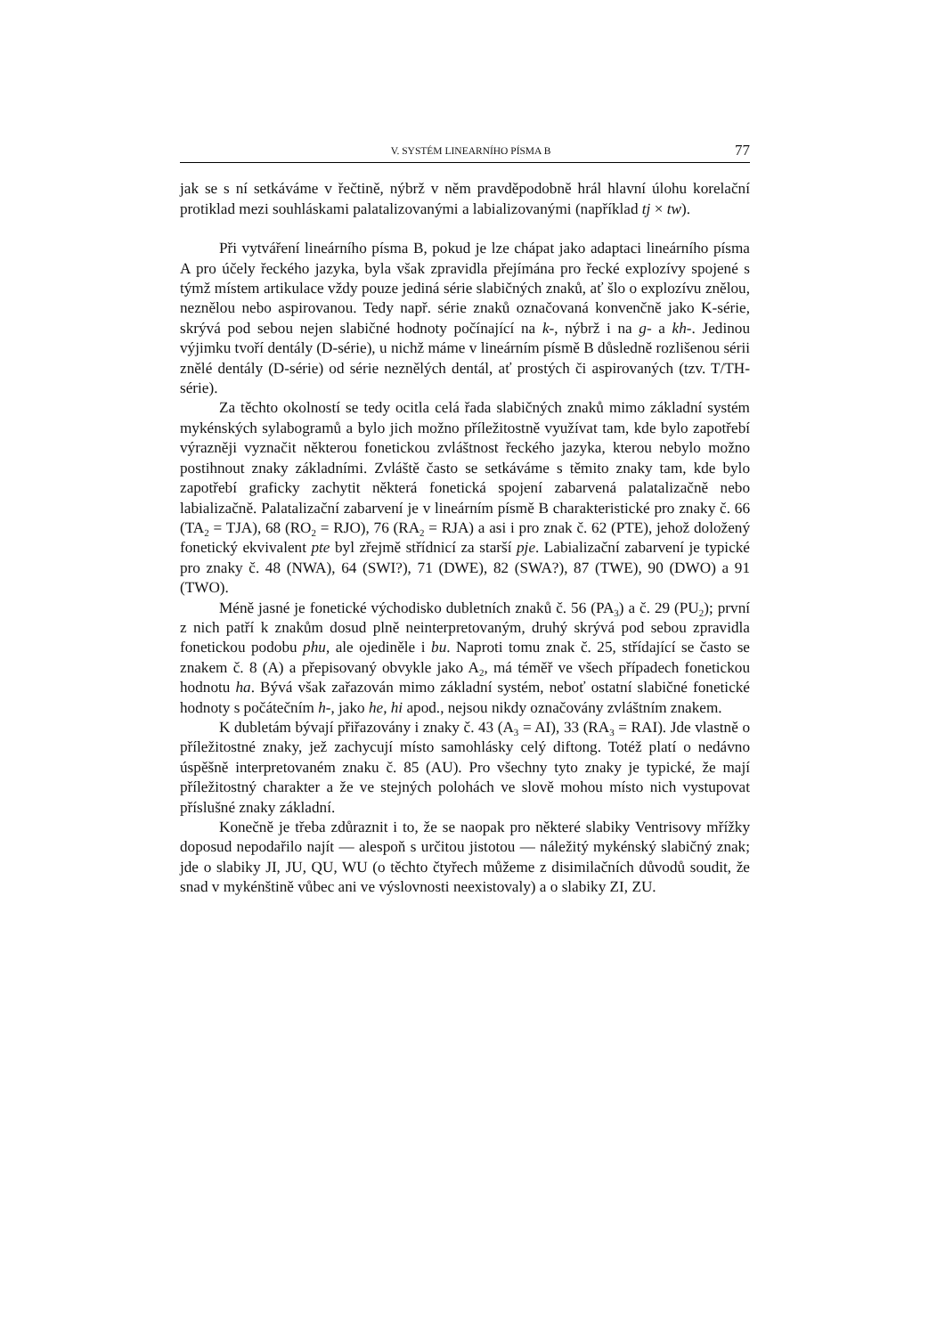V. SYSTÉM LINEARNÍHO PÍSMA B 77
jak se s ní setkáváme v řečtině, nýbrž v něm pravděpodobně hrál hlavní úlohu korelační protiklad mezi souhláskami palatalizovanými a labializovanými (například tj × tw).
Při vytváření lineárního písma B, pokud je lze chápat jako adaptaci lineárního písma A pro účely řeckého jazyka, byla však zpravidla přejímána pro řecké explozívy spojené s týmž místem artikulace vždy pouze jediná série slabičných znaků, ať šlo o explozívu znělou, neznělou nebo aspirovanou. Tedy např. série znaků označovaná konvenčně jako K-série, skrývá pod sebou nejen slabičné hodnoty počínající na k-, nýbrž i na g- a kh-. Jedinou výjimku tvoří dentály (D-série), u nichž máme v lineárním písmě B důsledně rozlišenou sérii znělé dentály (D-série) od série neznělých dentál, ať prostých či aspirovaných (tzv. T/TH-série).
Za těchto okolností se tedy ocitla celá řada slabičných znaků mimo základní systém mykénských sylabogramů a bylo jich možno příležitostně využívat tam, kde bylo zapotřebí výrazněji vyznačit některou fonetickou zvláštnost řeckého jazyka, kterou nebylo možno postihnout znaky základními. Zvláště často se setkáváme s těmito znaky tam, kde bylo zapotřebí graficky zachytit některá fonetická spojení zabarvená palatalizačně nebo labializačně. Palatalizační zabarvení je v lineárním písmě B charakteristické pro znaky č. 66 (TA<sub>2</sub> = TJA), 68 (RO<sub>2</sub> = RJO), 76 (RA<sub>2</sub> = RJA) a asi i pro znak č. 62 (PTE), jehož doložený fonetický ekvivalent pte byl zřejmě střídnicí za starší pje. Labializační zabarvení je typické pro znaky č. 48 (NWA), 64 (SWI?), 71 (DWE), 82 (SWA?), 87 (TWE), 90 (DWO) a 91 (TWO).
Méně jasné je fonetické východisko dubletních znaků č. 56 (PA<sub>3</sub>) a č. 29 (PU<sub>2</sub>); první z nich patří k znakům dosud plně neinterpretovaným, druhý skrývá pod sebou zpravidla fonetickou podobu phu, ale ojediněle i bu. Naproti tomu znak č. 25, střídající se často se znakem č. 8 (A) a přepisovaný obvykle jako A<sub>2</sub>, má téměř ve všech případech fonetickou hodnotu ha. Bývá však zařazován mimo základní systém, neboť ostatní slabičné fonetické hodnoty s počátečním h-, jako he, hi apod., nejsou nikdy označovány zvláštním znakem.
K dubletám bývají přiřazovány i znaky č. 43 (A<sub>3</sub> = AI), 33 (RA<sub>3</sub> = RAI). Jde vlastně o příležitostné znaky, jež zachycují místo samohlásky celý diftong. Totéž platí o nedávno úspěšně interpretovaném znaku č. 85 (AU). Pro všechny tyto znaky je typické, že mají příležitostný charakter a že ve stejných polohách ve slově mohou místo nich vystupovat příslušné znaky základní.
Konečně je třeba zdůraznit i to, že se naopak pro některé slabiky Ventrisovy mřížky doposud nepodařilo najít — alespoň s určitou jistotou — náležitý mykénský slabičný znak; jde o slabiky JI, JU, QU, WU (o těchto čtyřech můžeme z disimilačních důvodů soudit, že snad v mykénštině vůbec ani ve výslovnosti neexistovaly) a o slabiky ZI, ZU.